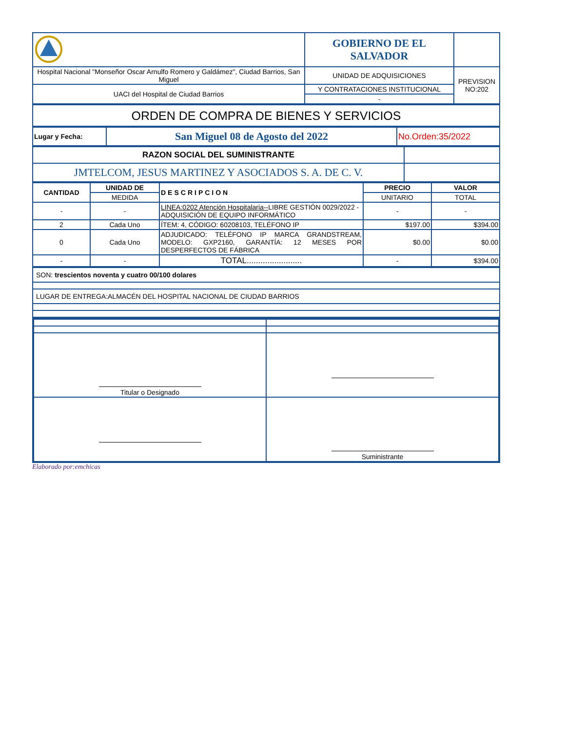| | GOBIERNO DE EL SALVADOR | |
| Hospital Nacional "Monseñor Oscar Arnulfo Romero y Galdámez", Ciudad Barrios, San Miguel | UNIDAD DE ADQUISICIONES | PREVISION NO:202 |
| UACI del Hospital de Ciudad Barrios | Y CONTRATACIONES INSTITUCIONAL | |
| | - | |
| ORDEN DE COMPRA DE BIENES Y SERVICIOS |
| Lugar y Fecha: | San Miguel 08 de Agosto del 2022 | No.Orden:35/2022 |
| RAZON SOCIAL DEL SUMINISTRANTE | |
| JMTELCOM, JESUS MARTINEZ Y ASOCIADOS S. A. DE C. V. | |
| CANTIDAD | UNIDAD DE | DESCRIPCION | PRECIO | VALOR |
| --- | --- | --- | --- | --- |
| | MEDIDA | | UNITARIO | TOTAL |
| - | - | LINEA:0202 Atención Hospitalaria-- LIBRE GESTIÓN 0029/2022 - ADQUISICIÓN DE EQUIPO INFORMÁTICO | - | - |
| 2 | Cada Uno | ÍTEM: 4, CÓDIGO: 60208103, TELÉFONO IP | $197.00 | $394.00 |
| 0 | Cada Uno | ADJUDICADO: TELÉFONO IP MARCA GRANDSTREAM, MODELO: GXP2160, GARANTÍA: 12 MESES POR DESPERFECTOS DE FÁBRICA | $0.00 | $0.00 |
| - | - | TOTAL........................ | - | $394.00 |
| SON: trescientos noventa y cuatro 00/100 dolares |
| LUGAR DE ENTREGA:ALMACÉN DEL HOSPITAL NACIONAL DE CIUDAD BARRIOS |
| Titular o Designado | |
| | Suministrante |
Elaborado por:emchicas